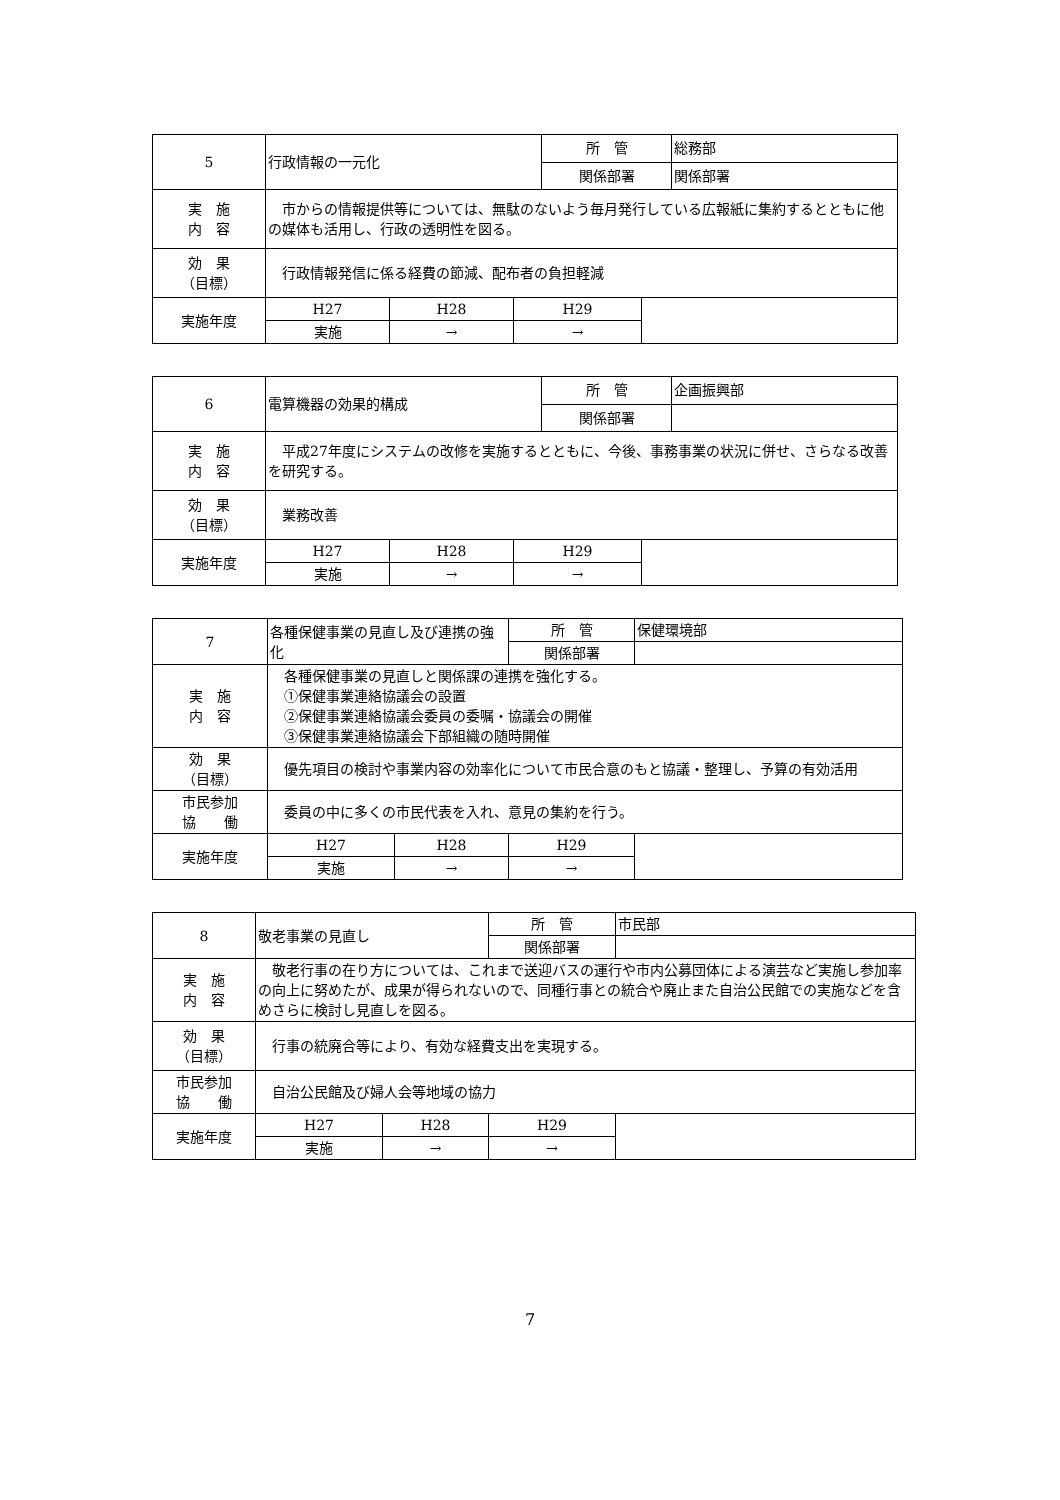| 5 | 行政情報の一元化 | | | 所 管 | | 総務部 |
| | | | | 関係部署 | | 関係部署 |
| 実 施 内 容 | 市からの情報提供等については、無駄のないよう毎月発行している広報紙に集約するとともに他の媒体も活用し、行政の透明性を図る。 | | | | | |
| 効 果 （目標） | 行政情報発信に係る経費の節減、配布者の負担軽減 | | | | | |
| 実施年度 | H27 | H28 | H29 | | | |
| | 実施 | → | → | | | |
| 6 | 電算機器の効果的構成 | | | 所 管 | | 企画振興部 |
| | | | | 関係部署 | | |
| 実 施 内 容 | 平成27年度にシステムの改修を実施するとともに、今後、事務事業の状況に併せ、さらなる改善を研究する。 | | | | | |
| 効 果 （目標） | 業務改善 | | | | | |
| 実施年度 | H27 | H28 | H29 | | | |
| | 実施 | → | → | | | |
| 7 | 各種保健事業の見直し及び連携の強化 | | 所 管 | 保健環境部 |
| | | | 関係部署 | |
| 実 施 内 容 | 各種保健事業の見直しと関係課の連携を強化する。 ①保健事業連絡協議会の設置 ②保健事業連絡協議会委員の委嘱・協議会の開催 ③保健事業連絡協議会下部組織の随時開催 | | | |
| 効 果 （目標） | 優先項目の検討や事業内容の効率化について市民合意のもと協議・整理し、予算の有効活用 | | | |
| 市民参加 協 働 | 委員の中に多くの市民代表を入れ、意見の集約を行う。 | | | |
| 実施年度 | H27 | H28 | H29 | |
| | 実施 | → | → | |
| 8 | 敬老事業の見直し | | 所 管 | 市民部 |
| | | | 関係部署 | |
| 実 施 内 容 | 敬老行事の在り方については、これまで送迎バスの運行や市内公募団体による演芸など実施し参加率の向上に努めたが、成果が得られないので、同種行事との統合や廃止また自治公民館での実施などを含めさらに検討し見直しを図る。 | | | |
| 効 果 （目標） | 行事の統廃合等により、有効な経費支出を実現する。 | | | |
| 市民参加 協 働 | 自治公民館及び婦人会等地域の協力 | | | |
| 実施年度 | H27 | H28 | H29 | |
| | 実施 | → | → | |
7